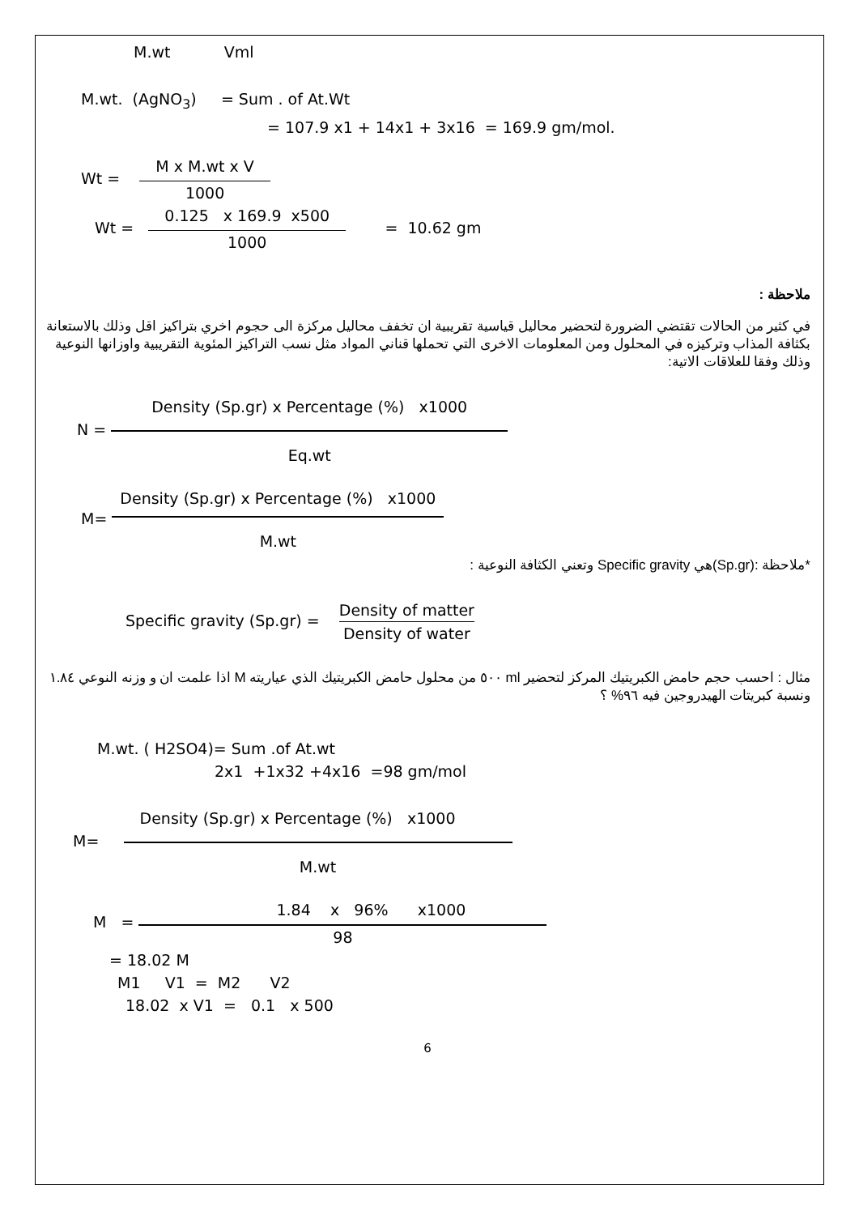M.wt Vml
M.wt. (AgNO<sub>3</sub>) = Sum . of At.Wt
= 107.9 x1 + 14x1 + 3x16 = 169.9 gm/mol.
Wt = M x M.wt x V 1000
Wt = 0.125 x 169.9 x500 1000 = 10.62 gm
ملاحظة :
في كثير من الحالات تقتضي الضرورة لتحضير محاليل قياسية تقريبية ان تخفف محاليل مركزة الى حجوم اخري بتراكيز اقل وذلك بالاستعانة بكثافة المذاب وتركيزه في المحلول ومن المعلومات الاخرى التي تحملها قناني المواد مثل نسب التراكيز المئوية التقريبية واوزانها النوعية وذلك وفقا للعلاقات الاتية:
N = Density (Sp.gr) x Percentage (%) x1000 Eq.wt
M= Density (Sp.gr) x Percentage (%) x1000 M.wt
*ملاحظة :(Sp.gr)هي Specific gravity وتعني الكثافة النوعية :
Specific gravity (Sp.gr) = Density of matter Density of water
مثال : احسب حجم حامض الكبريتيك المركز لتحضير ml ٥٠٠ من محلول حامض الكبريتيك الذي عياريته M اذا علمت ان و وزنه النوعي ١.٨٤ ونسبة كبريتات الهيدروجين فيه ٩٦% ؟
M.wt. ( H2SO4)= Sum .of At.wt
2x1 +1x32 +4x16 =98 gm/mol
M= Density (Sp.gr) x Percentage (%) x1000 M.wt
M = 1.84 x 96% x1000 98
= 18.02 M
M1 V1 = M2 V2
18.02 x V1 = 0.1 x 500
6